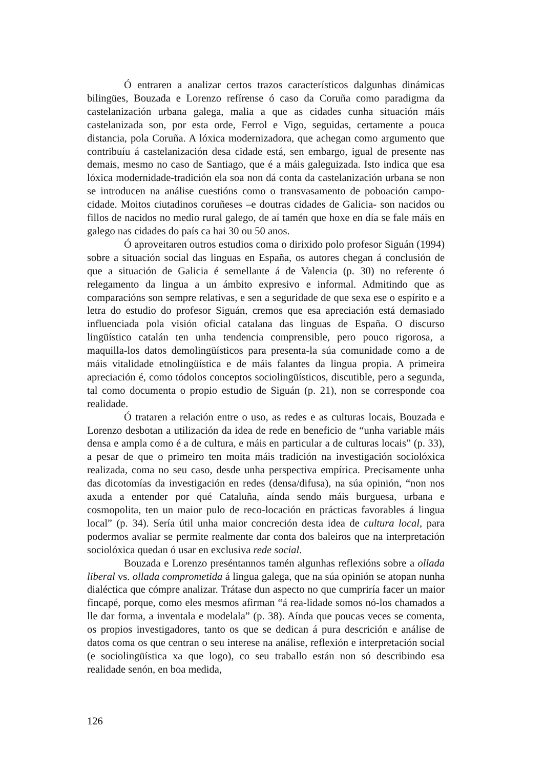Ó entraren a analizar certos trazos característicos dalgunhas dinámicas bilingües, Bouzada e Lorenzo refírense ó caso da Coruña como paradigma da castelanización urbana galega, malia a que as cidades cunha situación máis castelanizada son, por esta orde, Ferrol e Vigo, seguidas, certamente a pouca distancia, pola Coruña. A lóxica modernizadora, que achegan como argumento que contribuíu á castelanización desa cidade está, sen embargo, igual de presente nas demais, mesmo no caso de Santiago, que é a máis galeguizada. Isto indica que esa lóxica modernidade-tradición ela soa non dá conta da castelanización urbana se non se introducen na análise cuestións como o transvasamento de poboación campo-cidade. Moitos ciutadinos coruñeses –e doutras cidades de Galicia- son nacidos ou fillos de nacidos no medio rural galego, de aí tamén que hoxe en día se fale máis en galego nas cidades do país ca hai 30 ou 50 anos.
Ó aproveitaren outros estudios coma o dirixido polo profesor Siguán (1994) sobre a situación social das linguas en España, os autores chegan á conclusión de que a situación de Galicia é semellante á de Valencia (p. 30) no referente ó relegamento da lingua a un ámbito expresivo e informal. Admitindo que as comparacións son sempre relativas, e sen a seguridade de que sexa ese o espírito e a letra do estudio do profesor Siguán, cremos que esa apreciación está demasiado influenciada pola visión oficial catalana das linguas de España. O discurso lingüístico catalán ten unha tendencia comprensible, pero pouco rigorosa, a maquilla-los datos demolingüísticos para presenta-la súa comunidade como a de máis vitalidade etnolingüística e de máis falantes da lingua propia. A primeira apreciación é, como tódolos conceptos sociolingüísticos, discutible, pero a segunda, tal como documenta o propio estudio de Siguán (p. 21), non se corresponde coa realidade.
Ó trataren a relación entre o uso, as redes e as culturas locais, Bouzada e Lorenzo desbotan a utilización da idea de rede en beneficio de “unha variable máis densa e ampla como é a de cultura, e máis en particular a de culturas locais” (p. 33), a pesar de que o primeiro ten moita máis tradición na investigación sociolóxica realizada, coma no seu caso, desde unha perspectiva empírica. Precisamente unha das dicotomías da investigación en redes (densa/difusa), na súa opinión, “non nos axuda a entender por qué Cataluña, aínda sendo máis burguesa, urbana e cosmopolita, ten un maior pulo de reco-locación en prácticas favorables á lingua local” (p. 34). Sería útil unha maior concreción desta idea de cultura local, para podermos avaliar se permite realmente dar conta dos baleiros que na interpretación sociolóxica quedan ó usar en exclusiva rede social.
Bouzada e Lorenzo preséntannos tamén algunhas reflexións sobre a ollada liberal vs. ollada comprometida á lingua galega, que na súa opinión se atopan nunha dialéctica que cómpre analizar. Trátase dun aspecto no que cumpriría facer un maior fincapé, porque, como eles mesmos afirman “á rea-lidade somos nó-los chamados a lle dar forma, a inventala e modelala” (p. 38). Aínda que poucas veces se comenta, os propios investigadores, tanto os que se dedican á pura descrición e análise de datos coma os que centran o seu interese na análise, reflexión e interpretación social (e sociolingüística xa que logo), co seu traballo están non só describindo esa realidade senón, en boa medida,
126